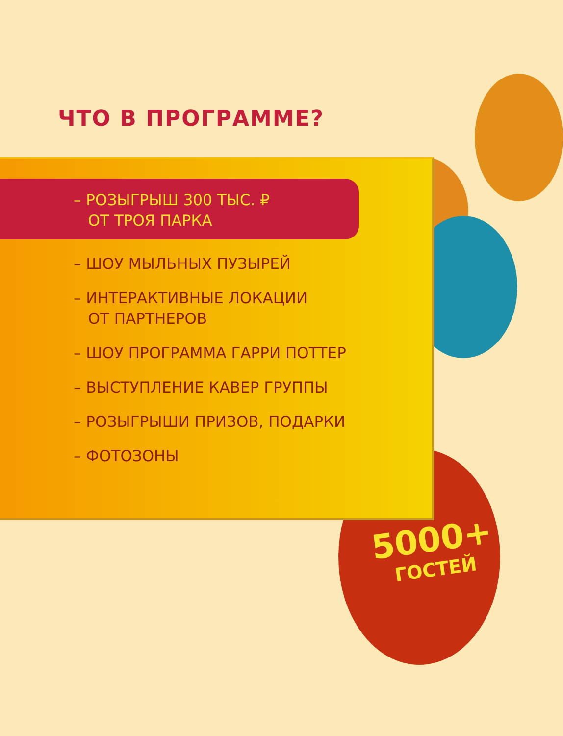ЧТО В ПРОГРАММЕ?
– РОЗЫГРЫШ 300 ТЫС. ₽
ОТ ТРОЯ ПАРКА
– ШОУ МЫЛЬНЫХ ПУЗЫРЕЙ
– ИНТЕРАКТИВНЫЕ ЛОКАЦИИ
ОТ ПАРТНЕРОВ
– ШОУ ПРОГРАММА ГАРРИ ПОТТЕР
– ВЫСТУПЛЕНИЕ КАВЕР ГРУППЫ
– РОЗЫГРЫШИ ПРИЗОВ, ПОДАРКИ
– ФОТОЗОНЫ
5000+
ГОСТЕЙ